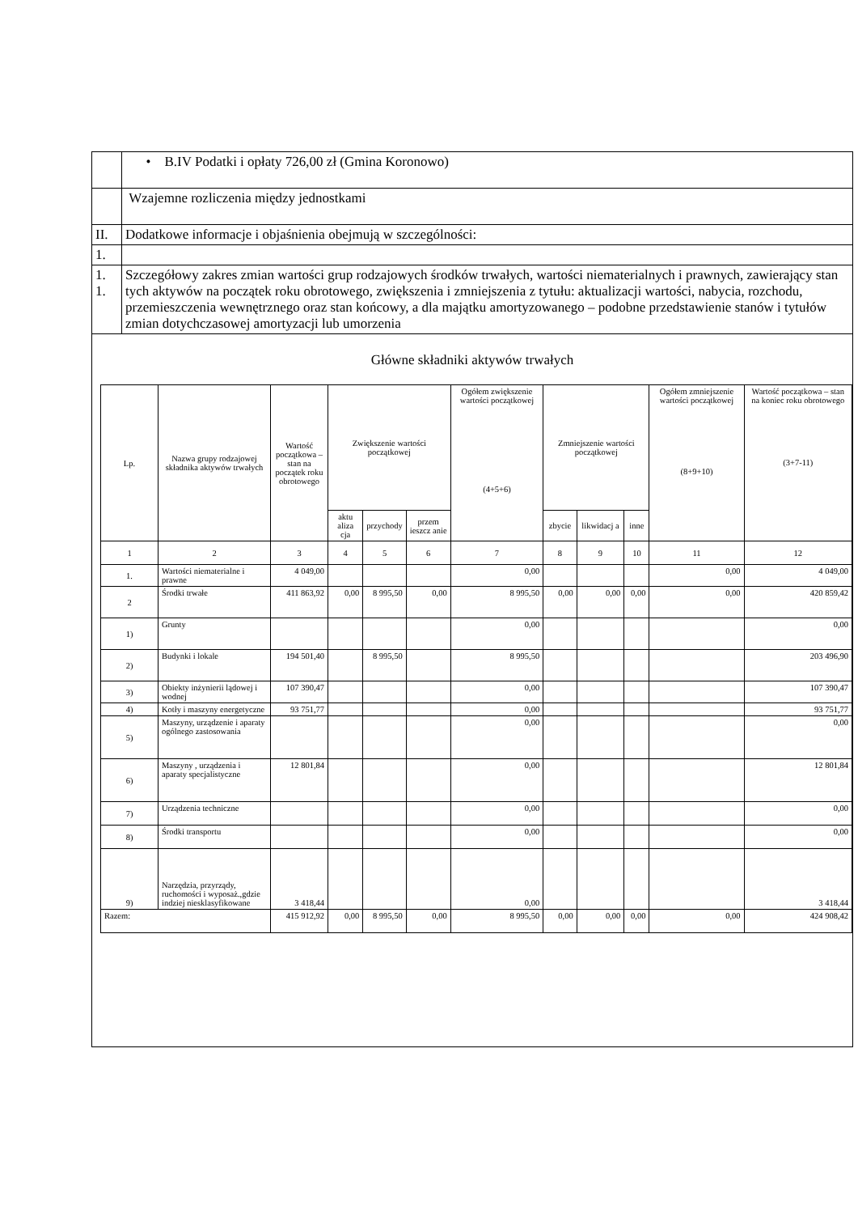| | • B.IV Podatki i opłaty 726,00 zł (Gmina Koronowo) |
| | Wzajemne rozliczenia między jednostkami |
| II. | Dodatkowe informacje i objaśnienia obejmują w szczególności: |
| 1. | |
| 1. 1. | Szczegółowy zakres zmian wartości grup rodzajowych środków trwałych, wartości niematerialnych i prawnych, zawierający stan tych aktywów na początek roku obrotowego, zwiększenia i zmniejszenia z tytułu: aktualizacji wartości, nabycia, rozchodu, przemieszczenia wewnętrznego oraz stan końcowy, a dla majątku amortyzowanego – podobne przedstawienie stanów i tytułów zmian dotychczasowej amortyzacji lub umorzenia |
| Główne składniki aktywów trwałych / Lp. / Nazwa grupy rodzajowej składnika aktywów trwałych / Wartość początkowa – stan na początek roku obrotowego / Zwiększenie wartości początkowej / / / Ogółem zwiększenie wartości początkowej (4+5+6) / Zmniejszenie wartości początkowej / / / Ogółem zmniejszenie wartości początkowej (8+9+10) / Wartość początkowa – stan na koniec roku obrotowego (3+7-11) / / --- / --- / --- / --- / --- / --- / --- / --- / --- / --- / --- / --- / / / / / aktu aliza cja / przychody / przem ieszcz anie / / zbycie / likwidacj a / inne / / / / 1 / 2 / 3 / 4 / 5 / 6 / 7 / 8 / 9 / 10 / 11 / 12 / / 1. / Wartości niematerialne i prawne / 4 049,00 / / / / 0,00 / / / / 0,00 / 4 049,00 / / 2 / Środki trwałe / 411 863,92 / 0,00 / 8 995,50 / 0,00 / 8 995,50 / 0,00 / 0,00 / 0,00 / 0,00 / 420 859,42 / / 1) / Grunty / / / / / 0,00 / / / / / 0,00 / / 2) / Budynki i lokale / 194 501,40 / / 8 995,50 / / 8 995,50 / / / / / 203 496,90 / / 3) / Obiekty inżynierii lądowej i wodnej / 107 390,47 / / / / 0,00 / / / / / 107 390,47 / / 4) / Kotły i maszyny energetyczne / 93 751,77 / / / / 0,00 / / / / / 93 751,77 / / 5) / Maszyny, urządzenie i aparaty ogólnego zastosowania / / / / / 0,00 / / / / / 0,00 / / 6) / Maszyny , urządzenia i aparaty specjalistyczne / 12 801,84 / / / / 0,00 / / / / / 12 801,84 / / 7) / Urządzenia techniczne / / / / / 0,00 / / / / / 0,00 / / 8) / Środki transportu / / / / / 0,00 / / / / / 0,00 / / 9) / Narzędzia, przyrządy, ruchomości i wyposaż.,gdzie indziej niesklasyfikowane / 3 418,44 / / / / 0,00 / / / / / 3 418,44 / / Razem: / / 415 912,92 / 0,00 / 8 995,50 / 0,00 / 8 995,50 / 0,00 / 0,00 / 0,00 / 0,00 / 424 908,42 / | |